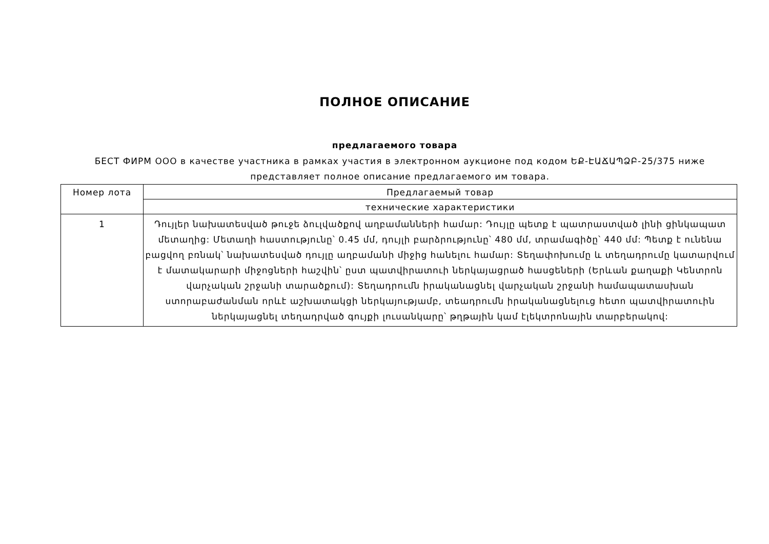ПОЛНОЕ ОПИСАНИЕ
предлагаемого товара
БЕСТ ФИРМ ООО в качестве участника в рамках участия в электронном аукционе под кодом ԵՔ-ԷԱՃԱՊՁԲ-25/375 ниже представляет полное описание предлагаемого им товара.
| Номер лота | Предлагаемый товар |
| --- | --- |
| | технические характеристики |
| 1 | Դույլեր նախատեսված թուջե ձուլվածքով աղբամանների համար: Դույլը պետք է պատրաստված լինի ցինկապատ մետաղից: Մետաղի հաստությունը՝ 0.45 մմ, դույլի բարձրությունը՝ 480 մմ, տրամագիծը՝ 440 մմ: Պետք է ունենա բացվող բռնակ՝ նախատեսված դույլը աղբամանի միջից հանելու համար: Տեղափոխումը և տեղադրումը կատարվում է մատակարարի միջոցների հաշվին՝ ըստ պատվիրատուի ներկայացրած հասցեների (Երևան քաղաքի Կենտրոն վարչական շրջանի տարածքում): Տեղադրումն իրականացնել վարչական շրջանի համապատասխան ստորաբաժանման որևէ աշխատակցի ներկայությամբ, տեադրումն իրականացնելուց հետո պատվիրատուին ներկայացնել տեղադրված գույքի լուսանկարը՝ թղթային կամ էլեկտրոնային տարբերակով: |